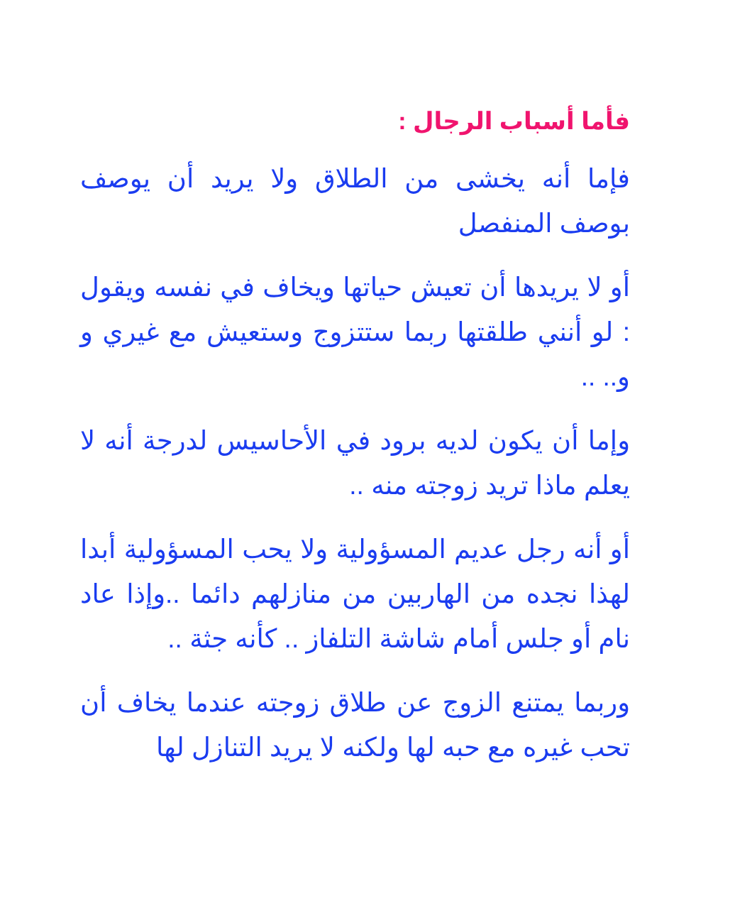فأما أسباب الرجال :
فإما أنه يخشى من الطلاق ولا يريد أن يوصف بوصف المنفصل
أو لا يريدها أن تعيش حياتها ويخاف في نفسه ويقول : لو أنني طلقتها ربما ستتزوج وستعيش مع غيري و و.. ..
وإما أن يكون لديه برود في الأحاسيس لدرجة أنه لا يعلم ماذا تريد زوجته منه ..
أو أنه رجل عديم المسؤولية ولا يحب المسؤولية أبدا لهذا نجده من الهاربين من منازلهم دائما ..وإذا عاد نام أو جلس أمام شاشة التلفاز .. كأنه جثة ..
وربما يمتنع الزوج عن طلاق زوجته عندما يخاف أن تحب غيره مع حبه لها ولكنه لا يريد التنازل لها